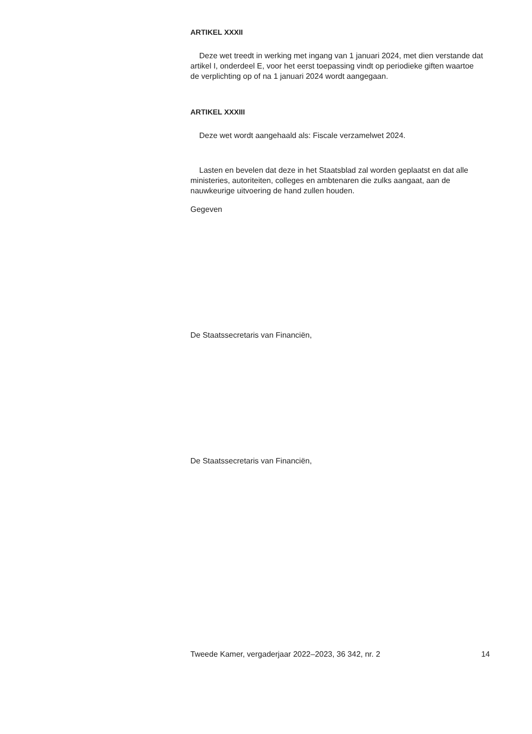ARTIKEL XXXII
Deze wet treedt in werking met ingang van 1 januari 2024, met dien verstande dat artikel I, onderdeel E, voor het eerst toepassing vindt op periodieke giften waartoe de verplichting op of na 1 januari 2024 wordt aangegaan.
ARTIKEL XXXIII
Deze wet wordt aangehaald als: Fiscale verzamelwet 2024.
Lasten en bevelen dat deze in het Staatsblad zal worden geplaatst en dat alle ministeries, autoriteiten, colleges en ambtenaren die zulks aangaat, aan de nauwkeurige uitvoering de hand zullen houden.
Gegeven
De Staatssecretaris van Financiën,
De Staatssecretaris van Financiën,
Tweede Kamer, vergaderjaar 2022–2023, 36 342, nr. 2 14